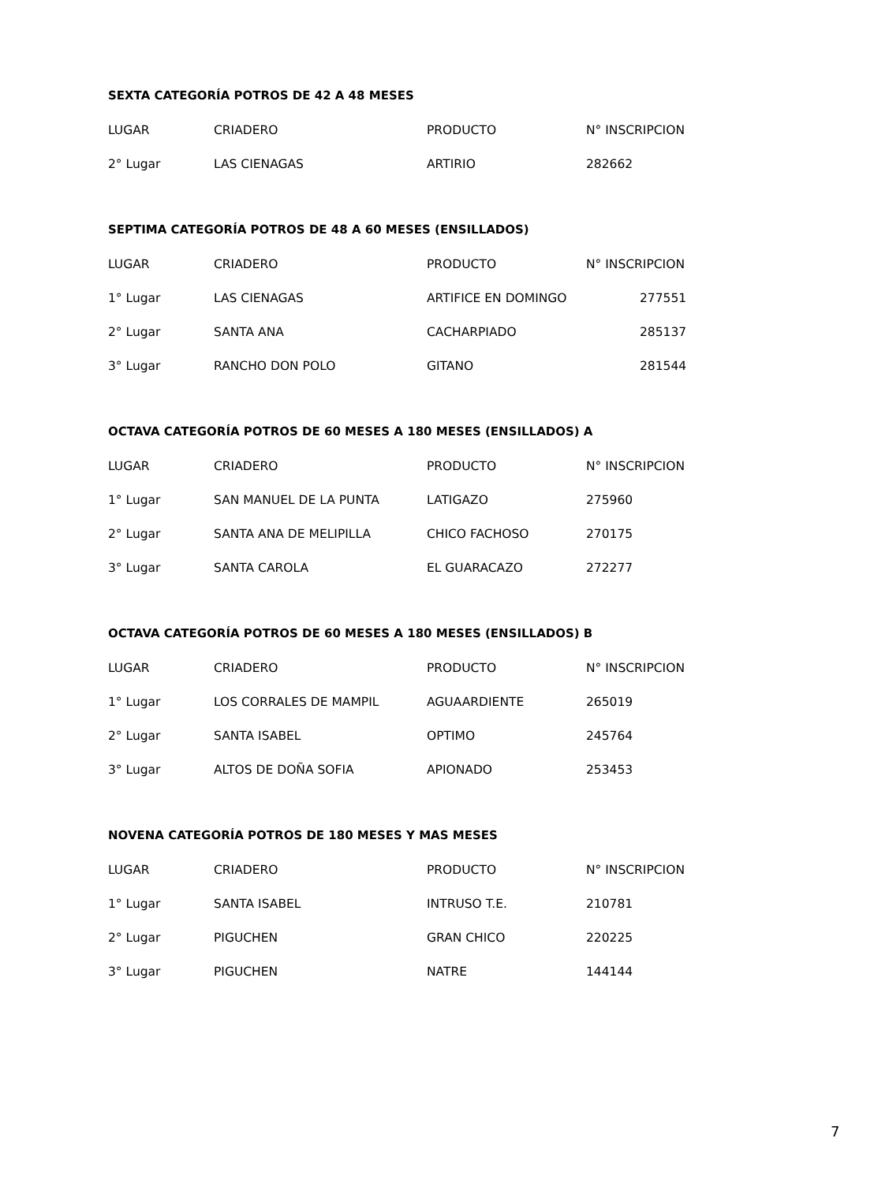SEXTA CATEGORÍA POTROS DE 42 A 48 MESES
| LUGAR | CRIADERO | PRODUCTO | N° INSCRIPCION |
| --- | --- | --- | --- |
| 2° Lugar | LAS CIENAGAS | ARTIRIO | 282662 |
SEPTIMA CATEGORÍA POTROS DE 48 A 60 MESES (ENSILLADOS)
| LUGAR | CRIADERO | PRODUCTO | N° INSCRIPCION |
| --- | --- | --- | --- |
| 1° Lugar | LAS CIENAGAS | ARTIFICE EN DOMINGO | 277551 |
| 2° Lugar | SANTA ANA | CACHARPIADO | 285137 |
| 3° Lugar | RANCHO DON POLO | GITANO | 281544 |
OCTAVA CATEGORÍA POTROS DE 60 MESES A 180 MESES (ENSILLADOS) A
| LUGAR | CRIADERO | PRODUCTO | N° INSCRIPCION |
| --- | --- | --- | --- |
| 1° Lugar | SAN MANUEL DE LA PUNTA | LATIGAZO | 275960 |
| 2° Lugar | SANTA ANA DE MELIPILLA | CHICO FACHOSO | 270175 |
| 3° Lugar | SANTA CAROLA | EL GUARACAZO | 272277 |
OCTAVA CATEGORÍA POTROS DE 60 MESES A 180 MESES (ENSILLADOS) B
| LUGAR | CRIADERO | PRODUCTO | N° INSCRIPCION |
| --- | --- | --- | --- |
| 1° Lugar | LOS CORRALES DE MAMPIL | AGUAARDIENTE | 265019 |
| 2° Lugar | SANTA ISABEL | OPTIMO | 245764 |
| 3° Lugar | ALTOS DE DOÑA SOFIA | APIONADO | 253453 |
NOVENA CATEGORÍA POTROS DE 180 MESES Y MAS MESES
| LUGAR | CRIADERO | PRODUCTO | N° INSCRIPCION |
| --- | --- | --- | --- |
| 1° Lugar | SANTA ISABEL | INTRUSO T.E. | 210781 |
| 2° Lugar | PIGUCHEN | GRAN CHICO | 220225 |
| 3° Lugar | PIGUCHEN | NATRE | 144144 |
7